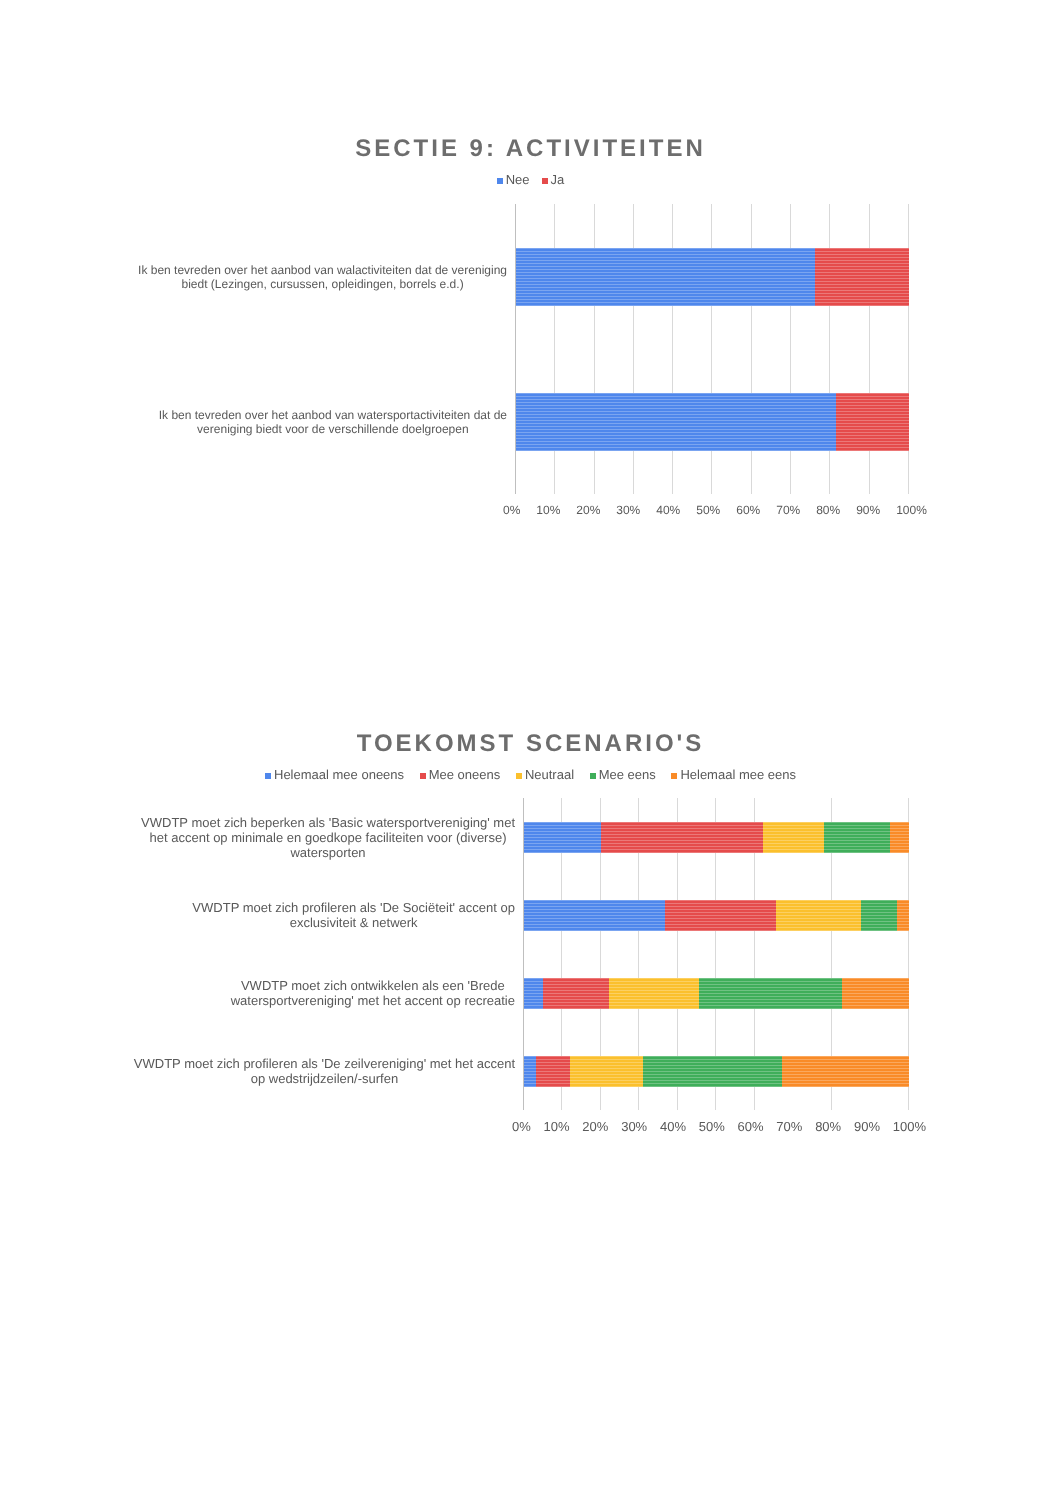SECTIE 9: ACTIVITEITEN
Nee Ja
Ik ben tevreden over het aanbod van walactiviteiten dat de vereniging
biedt (Lezingen, cursussen, opleidingen, borrels e.d.)
Ik ben tevreden over het aanbod van watersportactiviteiten dat de
vereniging biedt voor de verschillende doelgroepen
0% 10% 20% 30% 40% 50% 60% 70% 80% 90% 100%
TOEKOMST SCENARIO'S
Helemaal mee oneens Mee oneens Neutraal Mee eens Helemaal mee eens
VWDTP moet zich beperken als 'Basic watersportvereniging' met
het accent op minimale en goedkope faciliteiten voor (diverse)
watersporten
VWDTP moet zich profileren als 'De Sociëteit' accent op
exclusiviteit & netwerk
VWDTP moet zich ontwikkelen als een 'Brede
watersportvereniging' met het accent op recreatie
VWDTP moet zich profileren als 'De zeilvereniging' met het accent
op wedstrijdzeilen/-surfen
0% 10% 20% 30% 40% 50% 60% 70% 80% 90% 100%